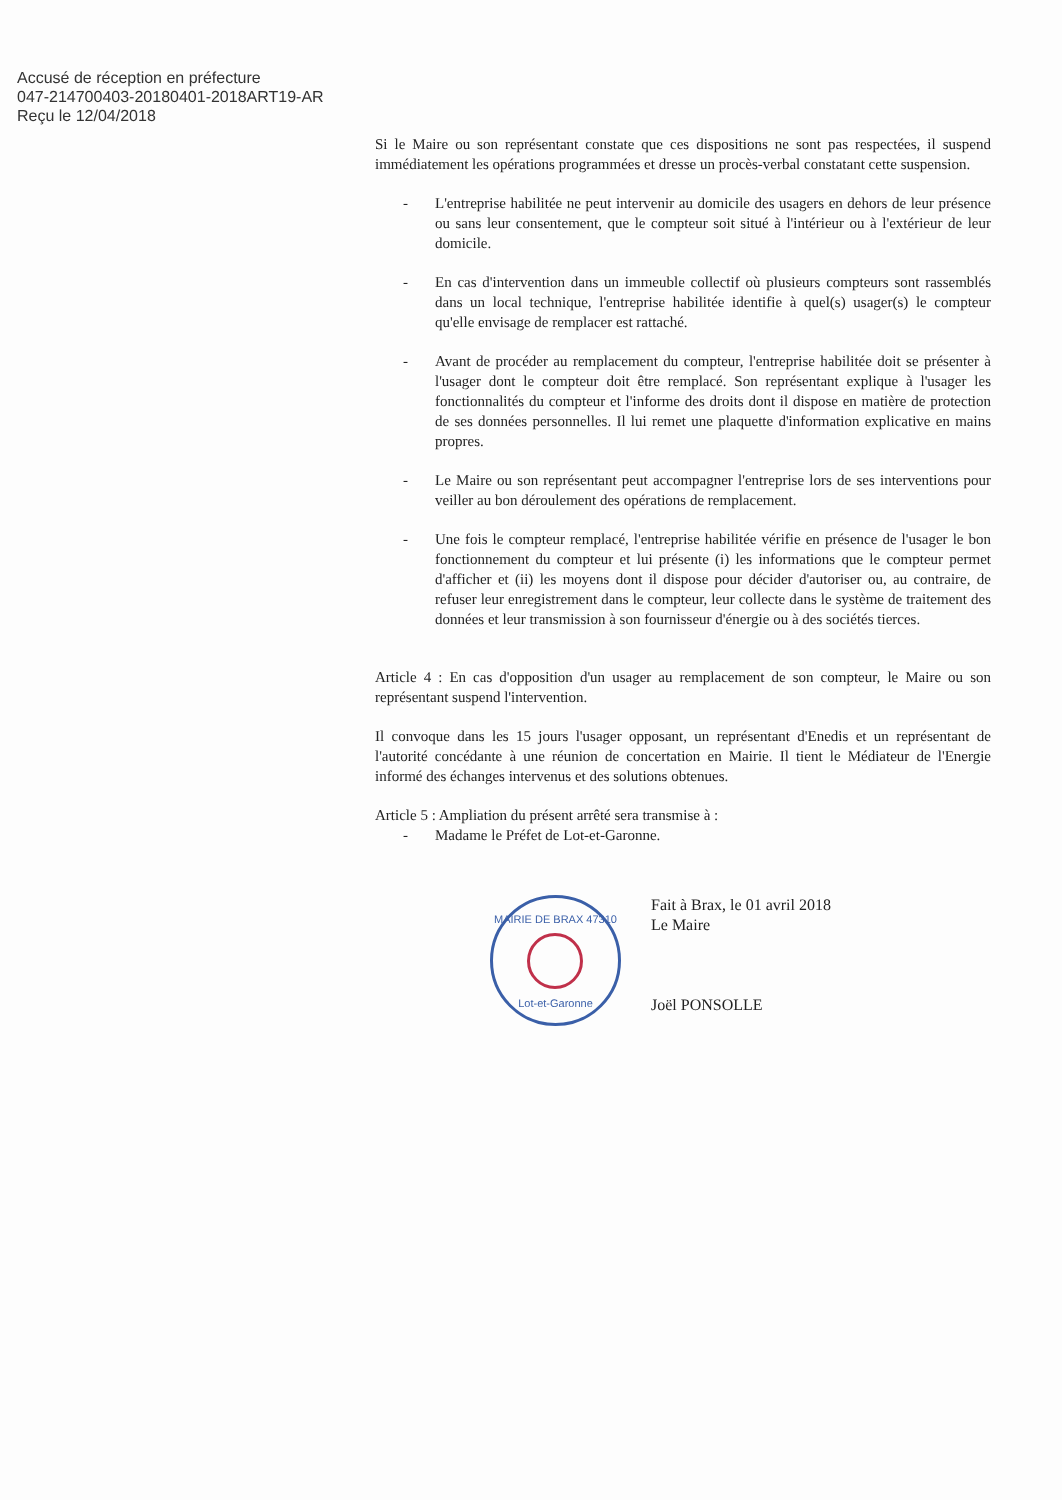Accusé de réception en préfecture
047-214700403-20180401-2018ART19-AR
Reçu le 12/04/2018
Si le Maire ou son représentant constate que ces dispositions ne sont pas respectées, il suspend immédiatement les opérations programmées et dresse un procès-verbal constatant cette suspension.
- L'entreprise habilitée ne peut intervenir au domicile des usagers en dehors de leur présence ou sans leur consentement, que le compteur soit situé à l'intérieur ou à l'extérieur de leur domicile.
- En cas d'intervention dans un immeuble collectif où plusieurs compteurs sont rassemblés dans un local technique, l'entreprise habilitée identifie à quel(s) usager(s) le compteur qu'elle envisage de remplacer est rattaché.
- Avant de procéder au remplacement du compteur, l'entreprise habilitée doit se présenter à l'usager dont le compteur doit être remplacé. Son représentant explique à l'usager les fonctionnalités du compteur et l'informe des droits dont il dispose en matière de protection de ses données personnelles. Il lui remet une plaquette d'information explicative en mains propres.
- Le Maire ou son représentant peut accompagner l'entreprise lors de ses interventions pour veiller au bon déroulement des opérations de remplacement.
- Une fois le compteur remplacé, l'entreprise habilitée vérifie en présence de l'usager le bon fonctionnement du compteur et lui présente (i) les informations que le compteur permet d'afficher et (ii) les moyens dont il dispose pour décider d'autoriser ou, au contraire, de refuser leur enregistrement dans le compteur, leur collecte dans le système de traitement des données et leur transmission à son fournisseur d'énergie ou à des sociétés tierces.
Article 4 : En cas d'opposition d'un usager au remplacement de son compteur, le Maire ou son représentant suspend l'intervention.
Il convoque dans les 15 jours l'usager opposant, un représentant d'Enedis et un représentant de l'autorité concédante à une réunion de concertation en Mairie. Il tient le Médiateur de l'Energie informé des échanges intervenus et des solutions obtenues.
Article 5 : Ampliation du présent arrêté sera transmise à :
- Madame le Préfet de Lot-et-Garonne.
MAIRIE DE BRAX 47310
Lot-et-Garonne
Fait à Brax, le 01 avril 2018
Le Maire
Joël PONSOLLE